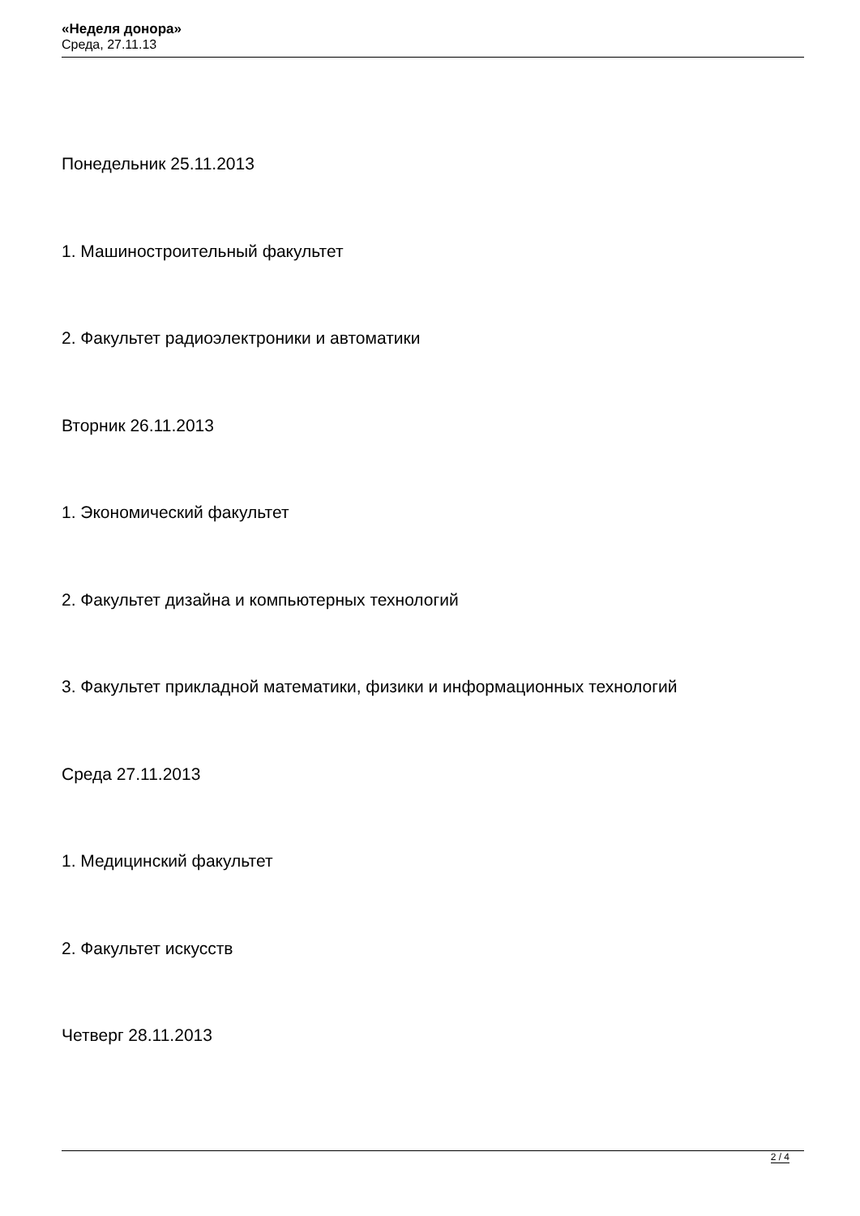«Неделя донора»
Среда, 27.11.13
Понедельник 25.11.2013
1. Машиностроительный факультет
2. Факультет радиоэлектроники и автоматики
Вторник 26.11.2013
1. Экономический факультет
2. Факультет дизайна и компьютерных технологий
3. Факультет прикладной математики, физики и информационных технологий
Среда 27.11.2013
1. Медицинский факультет
2. Факультет искусств
Четверг 28.11.2013
2 / 4